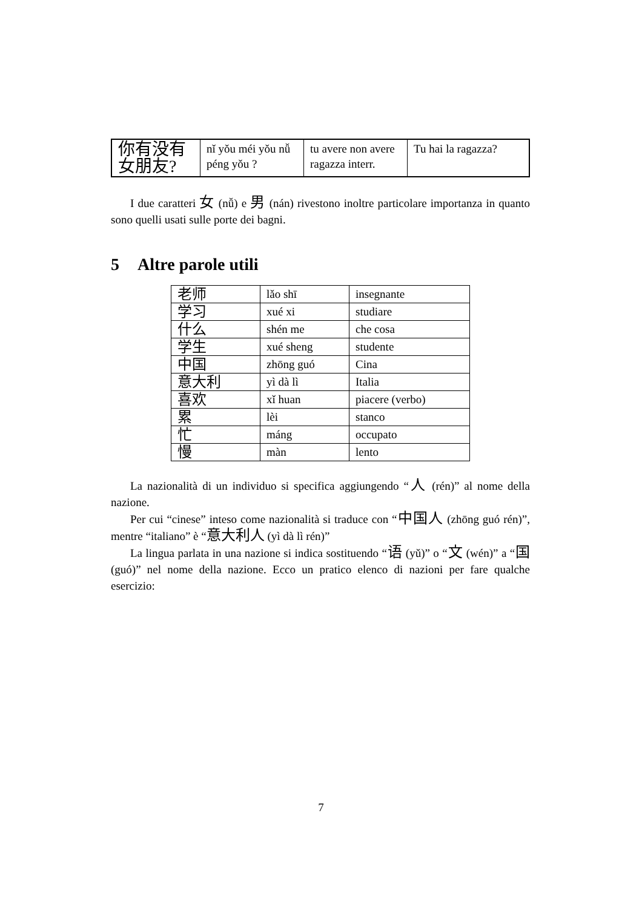| 你有没有 女朋友? | nǐ yǒu méi yǒu nǚ péng yǒu ? | tu avere non avere ragazza interr. | Tu hai la ragazza? |
I due caratteri 女 (nǚ) e 男 (nán) rivestono inoltre particolare importanza in quanto sono quelli usati sulle porte dei bagni.
5 Altre parole utili
| 老师 | lǎo shī | insegnante |
| 学习 | xué xi | studiare |
| 什么 | shén me | che cosa |
| 学生 | xué sheng | studente |
| 中国 | zhōng guó | Cina |
| 意大利 | yì dà lì | Italia |
| 喜欢 | xǐ huan | piacere (verbo) |
| 累 | lèi | stanco |
| 忙 | máng | occupato |
| 慢 | màn | lento |
La nazionalità di un individuo si specifica aggiungendo “人 (rén)” al nome della nazione.
Per cui “cinese” inteso come nazionalità si traduce con “中国人 (zhōng guó rén)”, mentre “italiano” è “意大利人 (yì dà lì rén)”
La lingua parlata in una nazione si indica sostituendo “语 (yǔ)” o “文 (wén)” a “国 (guó)” nel nome della nazione. Ecco un pratico elenco di nazioni per fare qualche esercizio:
7